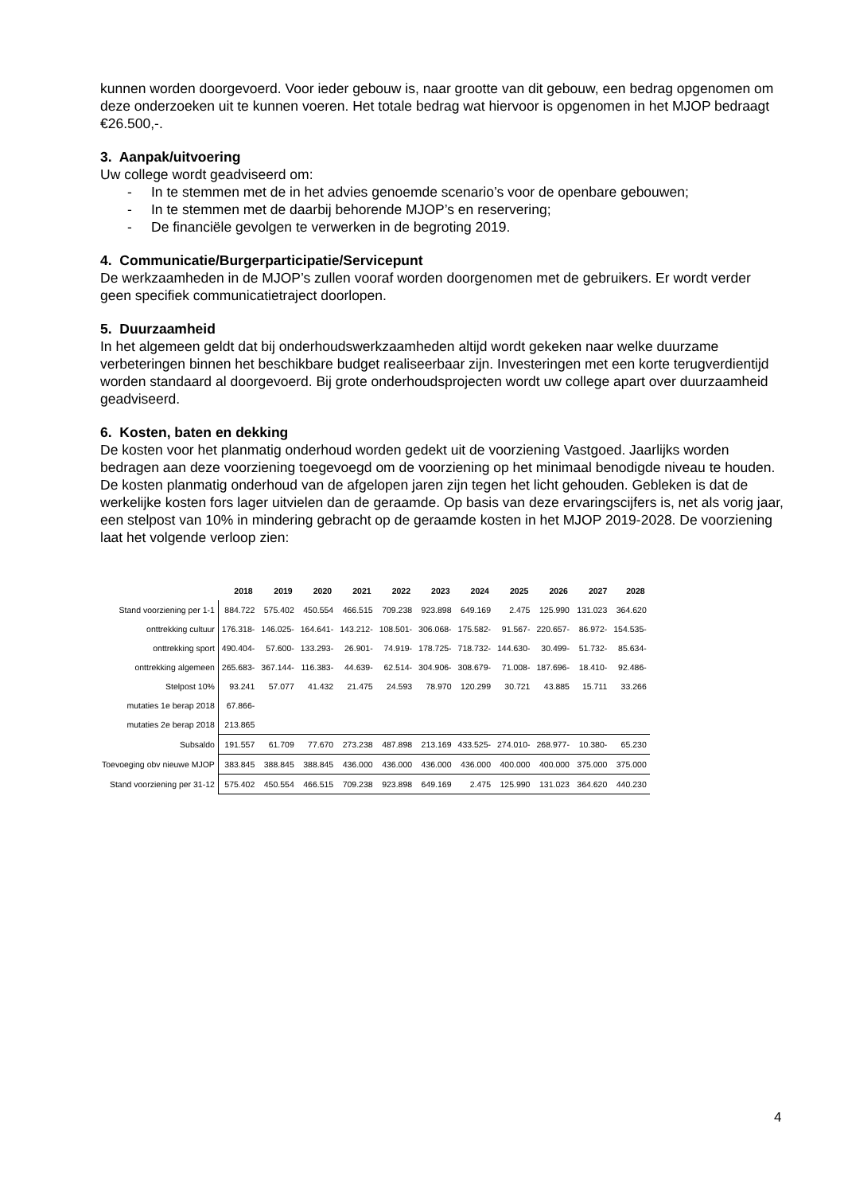kunnen worden doorgevoerd. Voor ieder gebouw is, naar grootte van dit gebouw, een bedrag opgenomen om deze onderzoeken uit te kunnen voeren. Het totale bedrag wat hiervoor is opgenomen in het MJOP bedraagt €26.500,-.
3. Aanpak/uitvoering
Uw college wordt geadviseerd om:
- In te stemmen met de in het advies genoemde scenario’s voor de openbare gebouwen;
- In te stemmen met de daarbij behorende MJOP’s en reservering;
- De financiële gevolgen te verwerken in de begroting 2019.
4. Communicatie/Burgerparticipatie/Servicepunt
De werkzaamheden in de MJOP’s zullen vooraf worden doorgenomen met de gebruikers. Er wordt verder geen specifiek communicatietraject doorlopen.
5. Duurzaamheid
In het algemeen geldt dat bij onderhoudswerkzaamheden altijd wordt gekeken naar welke duurzame verbeteringen binnen het beschikbare budget realiseerbaar zijn. Investeringen met een korte terugverdientijd worden standaard al doorgevoerd. Bij grote onderhoudsprojecten wordt uw college apart over duurzaamheid geadviseerd.
6. Kosten, baten en dekking
De kosten voor het planmatig onderhoud worden gedekt uit de voorziening Vastgoed. Jaarlijks worden bedragen aan deze voorziening toegevoegd om de voorziening op het minimaal benodigde niveau te houden.
De kosten planmatig onderhoud van de afgelopen jaren zijn tegen het licht gehouden. Gebleken is dat de werkelijke kosten fors lager uitvielen dan de geraamde. Op basis van deze ervaringscijfers is, net als vorig jaar, een stelpost van 10% in mindering gebracht op de geraamde kosten in het MJOP 2019-2028. De voorziening laat het volgende verloop zien:
| | 2018 | 2019 | 2020 | 2021 | 2022 | 2023 | 2024 | 2025 | 2026 | 2027 | 2028 |
| Stand voorziening per 1-1 | 884.722 | 575.402 | 450.554 | 466.515 | 709.238 | 923.898 | 649.169 | 2.475 | 125.990 | 131.023 | 364.620 |
| onttrekking cultuur | 176.318- | 146.025- | 164.641- | 143.212- | 108.501- | 306.068- | 175.582- | 91.567- | 220.657- | 86.972- | 154.535- |
| onttrekking sport | 490.404- | 57.600- | 133.293- | 26.901- | 74.919- | 178.725- | 718.732- | 144.630- | 30.499- | 51.732- | 85.634- |
| onttrekking algemeen | 265.683- | 367.144- | 116.383- | 44.639- | 62.514- | 304.906- | 308.679- | 71.008- | 187.696- | 18.410- | 92.486- |
| Stelpost 10% | 93.241 | 57.077 | 41.432 | 21.475 | 24.593 | 78.970 | 120.299 | 30.721 | 43.885 | 15.711 | 33.266 |
| mutaties 1e berap 2018 | 67.866- | | | | | | | | | | |
| mutaties 2e berap 2018 | 213.865 | | | | | | | | | | |
| Subsaldo | 191.557 | 61.709 | 77.670 | 273.238 | 487.898 | 213.169 | 433.525- | 274.010- | 268.977- | 10.380- | 65.230 |
| Toevoeging obv nieuwe MJOP | 383.845 | 388.845 | 388.845 | 436.000 | 436.000 | 436.000 | 436.000 | 400.000 | 400.000 | 375.000 | 375.000 |
| Stand voorziening per 31-12 | 575.402 | 450.554 | 466.515 | 709.238 | 923.898 | 649.169 | 2.475 | 125.990 | 131.023 | 364.620 | 440.230 |
4